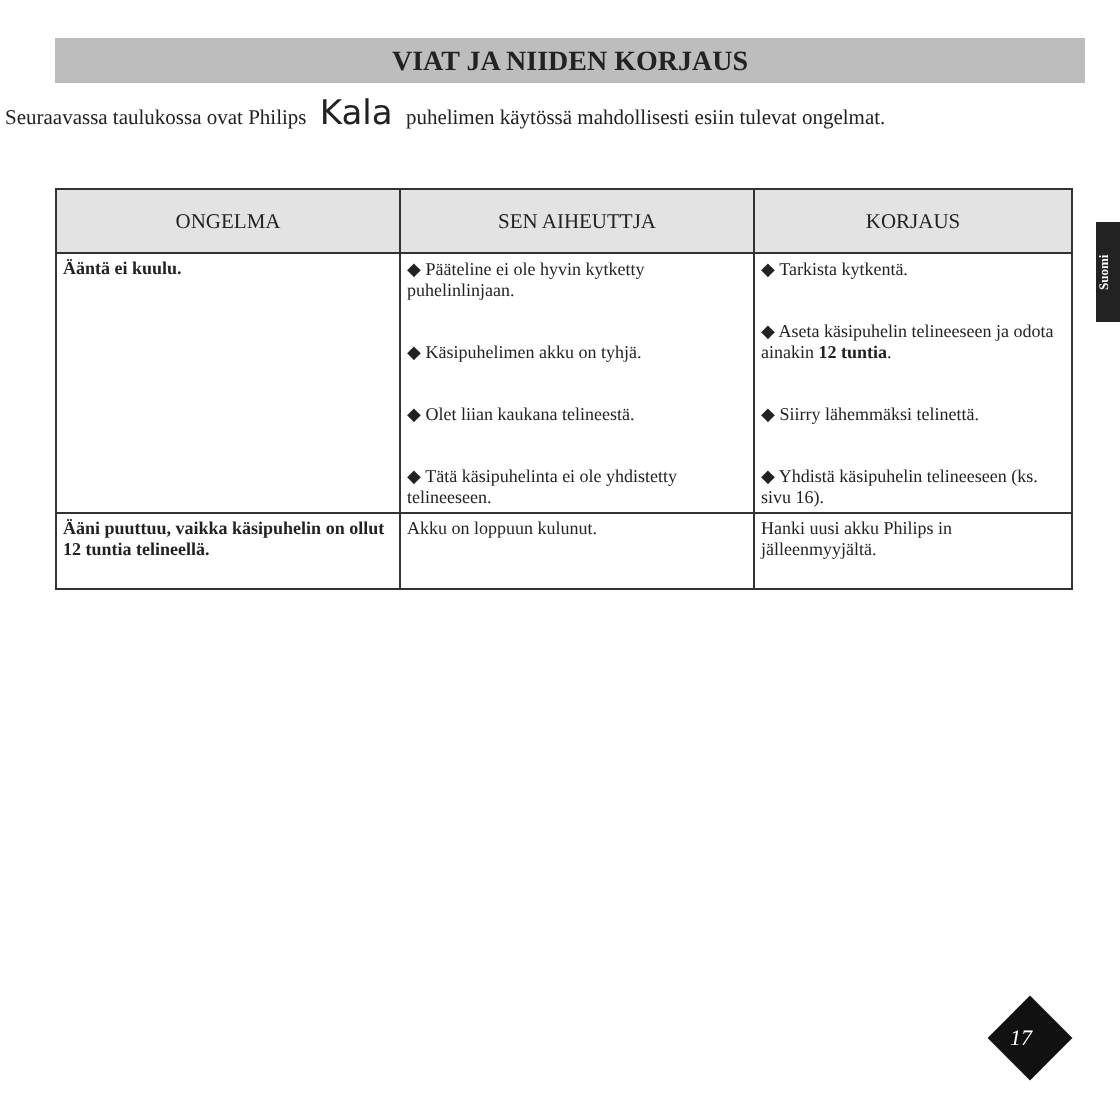VIAT JA NIIDEN KORJAUS
Seuraavassa taulukossa ovat Philips Kala puhelimen käytössä mahdollisesti esiin tulevat ongelmat.
Suomi
| ONGELMA | SEN AIHEUTTJA | KORJAUS |
| --- | --- | --- |
| Ääntä ei kuulu. | ◆ Pääteline ei ole hyvin kytketty puhelinlinjaan. ◆ Käsipuhelimen akku on tyhjä. ◆ Olet liian kaukana telineestä. ◆ Tätä käsipuhelinta ei ole yhdistetty telineeseen. | ◆ Tarkista kytkentä. ◆ Aseta käsipuhelin telineeseen ja odota ainakin 12 tuntia . ◆ Siirry lähemmäksi telinettä. ◆ Yhdistä käsipuhelin telineeseen (ks. sivu 16). |
| Ääni puuttuu, vaikka käsipuhelin on ollut 12 tuntia telineellä. | Akku on loppuun kulunut. | Hanki uusi akku Philips in jälleenmyyjältä. |
17